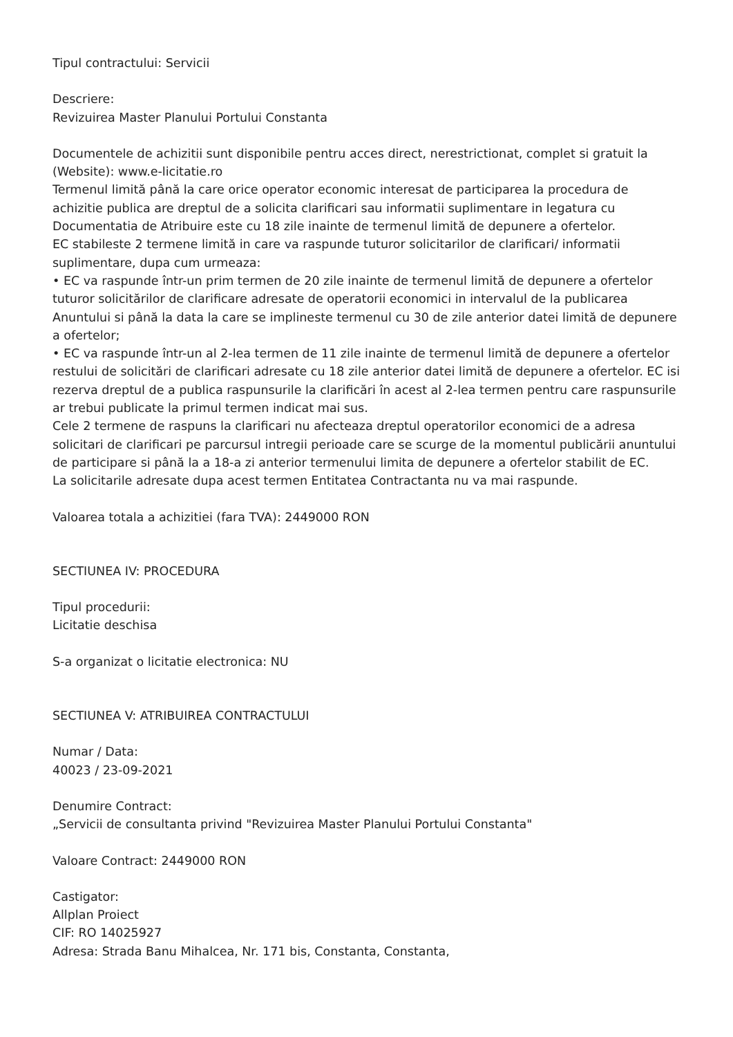Tipul contractului: Servicii
Descriere:
Revizuirea Master Planului Portului Constanta
Documentele de achizitii sunt disponibile pentru acces direct, nerestrictionat, complet si gratuit la (Website): www.e-licitatie.ro
Termenul limită până la care orice operator economic interesat de participarea la procedura de achizitie publica are dreptul de a solicita clarificari sau informatii suplimentare in legatura cu Documentatia de Atribuire este cu 18 zile inainte de termenul limită de depunere a ofertelor.
EC stabileste 2 termene limită in care va raspunde tuturor solicitarilor de clarificari/ informatii suplimentare, dupa cum urmeaza:
• EC va raspunde într-un prim termen de 20 zile inainte de termenul limită de depunere a ofertelor tuturor solicitărilor de clarificare adresate de operatorii economici in intervalul de la publicarea Anuntului si până la data la care se implineste termenul cu 30 de zile anterior datei limită de depunere a ofertelor;
• EC va raspunde într-un al 2-lea termen de 11 zile inainte de termenul limită de depunere a ofertelor restului de solicitări de clarificari adresate cu 18 zile anterior datei limită de depunere a ofertelor. EC isi rezerva dreptul de a publica raspunsurile la clarificări în acest al 2-lea termen pentru care raspunsurile ar trebui publicate la primul termen indicat mai sus.
Cele 2 termene de raspuns la clarificari nu afecteaza dreptul operatorilor economici de a adresa solicitari de clarificari pe parcursul intregii perioade care se scurge de la momentul publicării anuntului de participare si până la a 18-a zi anterior termenului limita de depunere a ofertelor stabilit de EC.
La solicitarile adresate dupa acest termen Entitatea Contractanta nu va mai raspunde.
Valoarea totala a achizitiei (fara TVA): 2449000 RON
SECTIUNEA IV: PROCEDURA
Tipul procedurii:
Licitatie deschisa
S-a organizat o licitatie electronica: NU
SECTIUNEA V: ATRIBUIREA CONTRACTULUI
Numar / Data:
40023 / 23-09-2021
Denumire Contract:
„Servicii de consultanta privind "Revizuirea Master Planului Portului Constanta"
Valoare Contract: 2449000 RON
Castigator:
Allplan Proiect
CIF: RO 14025927
Adresa: Strada Banu Mihalcea, Nr. 171 bis, Constanta, Constanta,